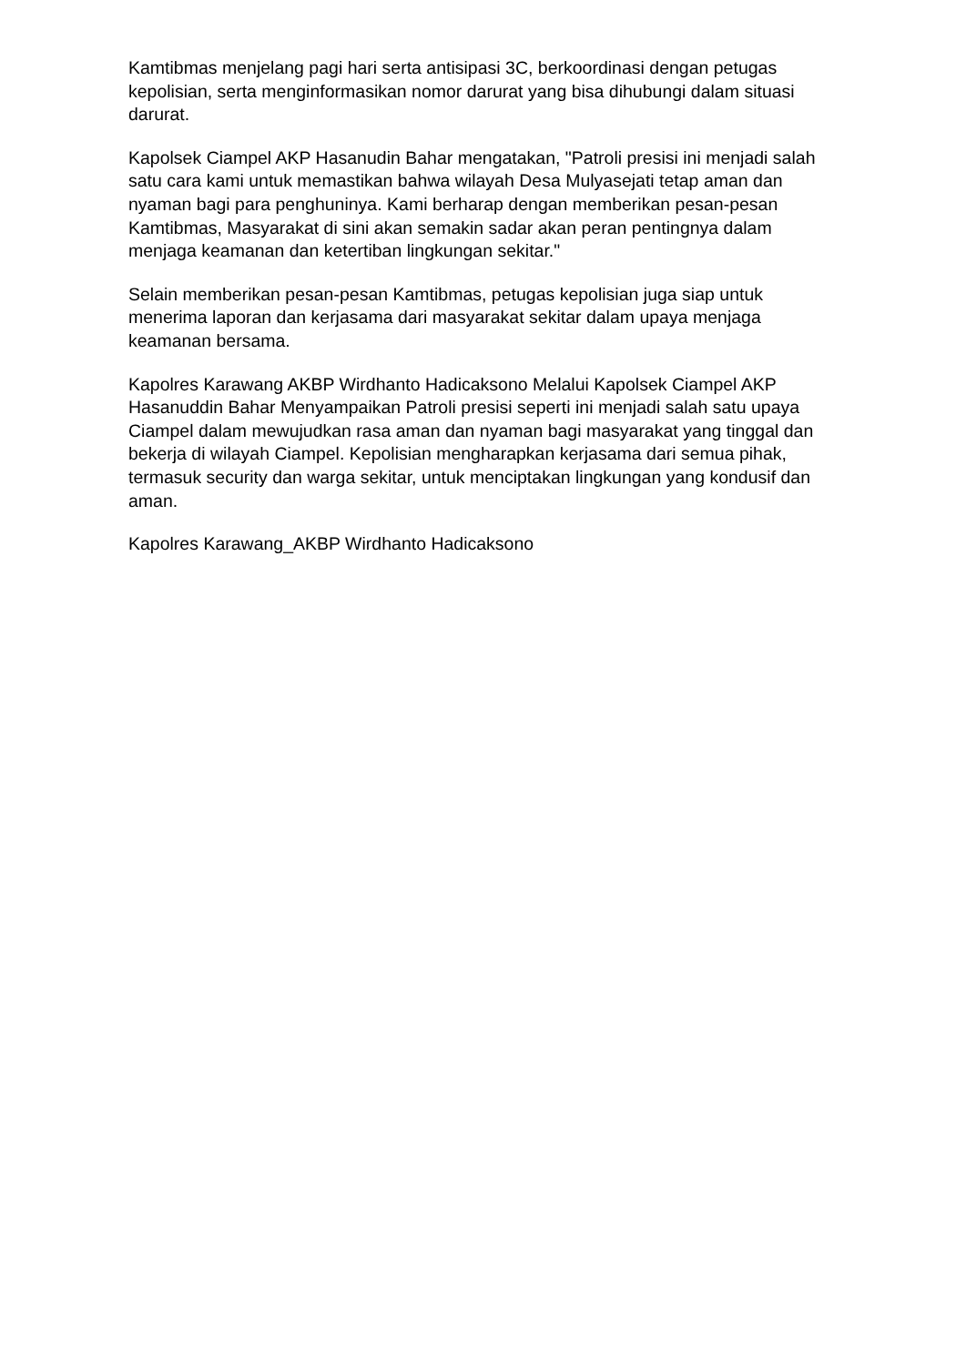Kamtibmas menjelang pagi hari serta antisipasi 3C, berkoordinasi dengan petugas kepolisian, serta menginformasikan nomor darurat yang bisa dihubungi dalam situasi darurat.
Kapolsek Ciampel AKP Hasanudin Bahar mengatakan, "Patroli presisi ini menjadi salah satu cara kami untuk memastikan bahwa wilayah Desa Mulyasejati tetap aman dan nyaman bagi para penghuninya. Kami berharap dengan memberikan pesan-pesan Kamtibmas, Masyarakat di sini akan semakin sadar akan peran pentingnya dalam menjaga keamanan dan ketertiban lingkungan sekitar."
Selain memberikan pesan-pesan Kamtibmas, petugas kepolisian juga siap untuk menerima laporan dan kerjasama dari masyarakat sekitar dalam upaya menjaga keamanan bersama.
Kapolres Karawang AKBP Wirdhanto Hadicaksono Melalui Kapolsek Ciampel AKP Hasanuddin Bahar Menyampaikan Patroli presisi seperti ini menjadi salah satu upaya Ciampel dalam mewujudkan rasa aman dan nyaman bagi masyarakat yang tinggal dan bekerja di wilayah Ciampel. Kepolisian mengharapkan kerjasama dari semua pihak, termasuk security dan warga sekitar, untuk menciptakan lingkungan yang kondusif dan aman.
Kapolres Karawang_AKBP Wirdhanto Hadicaksono